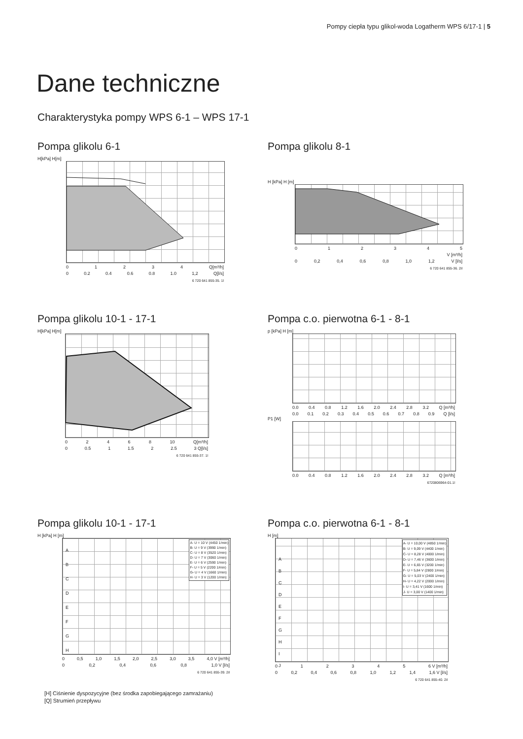Pompy ciepła typu glikol-woda Logatherm WPS 6/17-1 | 5
Dane techniczne
Charakterystyka pompy WPS 6-1 – WPS 17-1
Pompa glikolu 6-1
H[kPa] H[m]
01234 Q[m³/h]
0 0.2 0.4 0.6 0.8 1.0 1,2 Q[l/s]
6 720 641 855-35. 1l
Pompa glikolu 8-1
H [kPa] H [m]
012345
V [m³/h]
0 0,2 0,4 0,6 0,8 1,0 1,2 V [l/s]
6 720 641 855-36. 2il
Pompa glikolu 10-1 - 17-1
H[kPa] H[m]
02468 10 Q[m³/h]
0 0.5 1 1.5 2 2.5 3 Q[l/s]
6 720 641 855-37. 1l
Pompa c.o. pierwotna 6-1 - 8-1
p [kPa] H [m]
0.0 0.4 0.8 1.2 1.6 2.0 2.4 2.8 3.2 Q [m³/h]
0.0 0.1 0.2 0.3 0.4 0.5 0.6 0.7 0.8 0.9 Q [l/s]
P1 [W]
0.0 0.4 0.8 1.2 1.6 2.0 2.4 2.8 3.2 Q [m³/h]
6720806964-01.1l
Pompa glikolu 10-1 - 17-1
H [kPa] H [m]
A- U = 10 V (4450 1/min)
B- U = 9 V (3990 1/min)
C- U = 8 V (3520 1/min)
D- U = 7 V (3060 1/min)
E- U = 6 V (2590 1/min)
F- U = 5 V (2200 1/min)
G- U = 4 V (1660 1/min)
H- U = 3 V (1200 1/min)
A
B
C
D
E
F
G
H
0 0,5 1,0 1,5 2,0 2,5 3,0 3,5 4,0 V [m³/h]
0 0,2 0,4 0,6 0,8 1,0 V [l/s]
6 720 641 855-39. 2il
Pompa c.o. pierwotna 6-1 - 8-1
H [m]
A- U = 10,00 V (4850 1/min)
B- U = 9,09 V (4400 1/min)
C- U = 8,28 V (4000 1/min)
D- U = 7,46 V (3600 1/min)
E- U = 6,65 V (3200 1/min)
F- U = 5,84 V (2800 1/min)
G- U = 5,03 V (2400 1/min)
H- U = 4,22 V (2000 1/min)
I- U = 3,41 V (1600 1/min)
J- U = 3,00 V (1400 1/min)
A
B
C
D
E
F
G
H
I
J
012345 6 V [m³/h]
0 0,2 0,4 0,6 0,8 1,0 1,2 1,4 1,6 V [l/s]
6 720 641 855-40. 2il
[H] Ciśnienie dyspozycyjne (bez środka zapobiegającego zamrażaniu)
[Q] Strumień przepływu